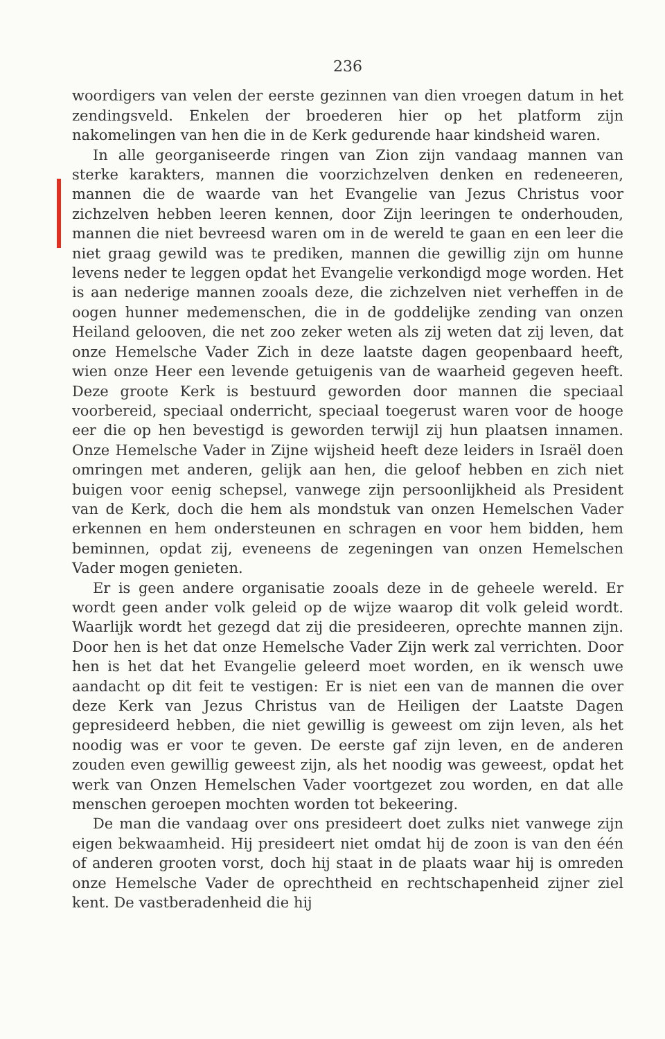236
woordigers van velen der eerste gezinnen van dien vroegen datum in het zendingsveld. Enkelen der broederen hier op het platform zijn nakomelingen van hen die in de Kerk gedurende haar kindsheid waren.
In alle georganiseerde ringen van Zion zijn vandaag mannen van sterke karakters, mannen die voorzichzelven denken en redeneeren, mannen die de waarde van het Evangelie van Jezus Christus voor zichzelven hebben leeren kennen, door Zijn leeringen te onderhouden, mannen die niet bevreesd waren om in de wereld te gaan en een leer die niet graag gewild was te prediken, mannen die gewillig zijn om hunne levens neder te leggen opdat het Evangelie verkondigd moge worden. Het is aan nederige mannen zooals deze, die zichzelven niet verheffen in de oogen hunner medemenschen, die in de goddelijke zending van onzen Heiland gelooven, die net zoo zeker weten als zij weten dat zij leven, dat onze Hemelsche Vader Zich in deze laatste dagen geopenbaard heeft, wien onze Heer een levende getuigenis van de waarheid gegeven heeft. Deze groote Kerk is bestuurd geworden door mannen die speciaal voorbereid, speciaal onderricht, speciaal toegerust waren voor de hooge eer die op hen bevestigd is geworden terwijl zij hun plaatsen innamen. Onze Hemelsche Vader in Zijne wijsheid heeft deze leiders in Israël doen omringen met anderen, gelijk aan hen, die geloof hebben en zich niet buigen voor eenig schepsel, vanwege zijn persoonlijkheid als President van de Kerk, doch die hem als mondstuk van onzen Hemelschen Vader erkennen en hem ondersteunen en schragen en voor hem bidden, hem beminnen, opdat zij, eveneens de zegeningen van onzen Hemelschen Vader mogen genieten.
Er is geen andere organisatie zooals deze in de geheele wereld. Er wordt geen ander volk geleid op de wijze waarop dit volk geleid wordt. Waarlijk wordt het gezegd dat zij die presideeren, oprechte mannen zijn. Door hen is het dat onze Hemelsche Vader Zijn werk zal verrichten. Door hen is het dat het Evangelie geleerd moet worden, en ik wensch uwe aandacht op dit feit te vestigen: Er is niet een van de mannen die over deze Kerk van Jezus Christus van de Heiligen der Laatste Dagen gepresideerd hebben, die niet gewillig is geweest om zijn leven, als het noodig was er voor te geven. De eerste gaf zijn leven, en de anderen zouden even gewillig geweest zijn, als het noodig was geweest, opdat het werk van Onzen Hemelschen Vader voortgezet zou worden, en dat alle menschen geroepen mochten worden tot bekeering.
De man die vandaag over ons presideert doet zulks niet vanwege zijn eigen bekwaamheid. Hij presideert niet omdat hij de zoon is van den één of anderen grooten vorst, doch hij staat in de plaats waar hij is omreden onze Hemelsche Vader de oprechtheid en rechtschapenheid zijner ziel kent. De vastberadenheid die hij